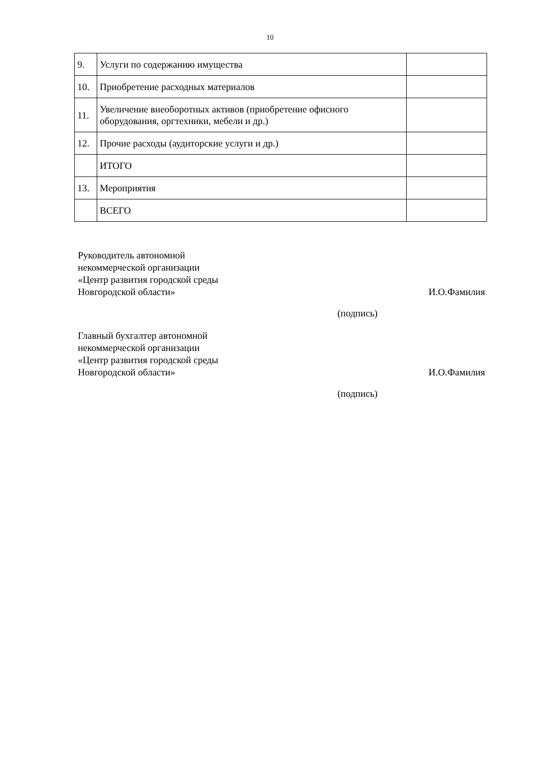10
| 9. | Услуги по содержанию имущества | |
| 10. | Приобретение расходных материалов | |
| 11. | Увеличение внеоборотных активов (приобретение офисного оборудования, оргтехники, мебели и др.) | |
| 12. | Прочие расходы (аудиторские услуги и др.) | |
| | ИТОГО | |
| 13. | Мероприятия | |
| | ВСЕГО | |
Руководитель автономной
некоммерческой организации
«Центр развития городской среды
Новгородской области»
И.О.Фамилия
(подпись)
Главный бухгалтер автономной
некоммерческой организации
«Центр развития городской среды
Новгородской области»
И.О.Фамилия
(подпись)